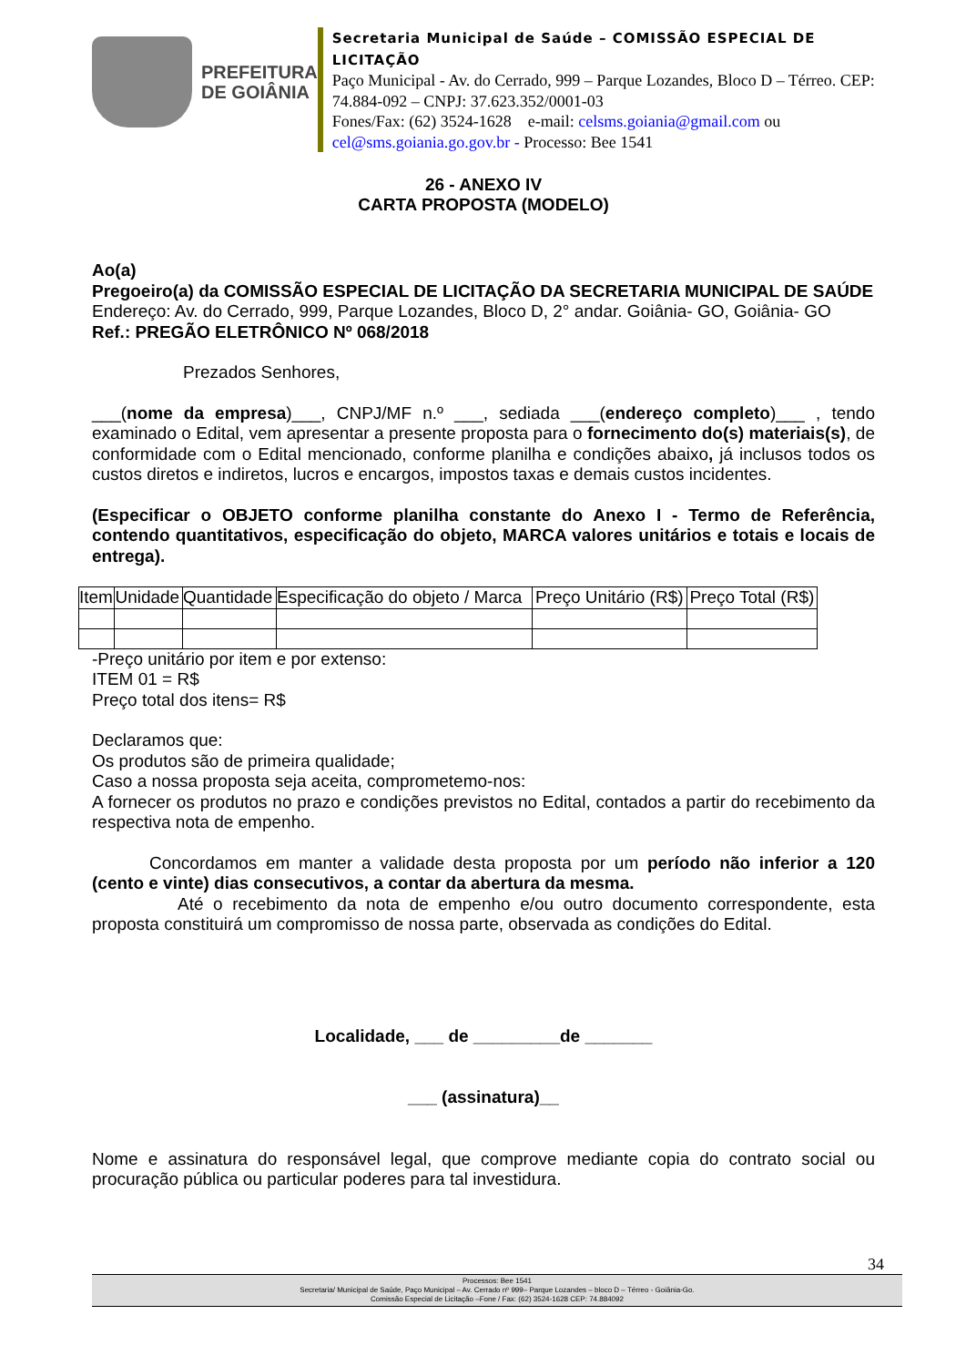PREFEITURA
DE GOIÂNIA
Secretaria Municipal de Saúde – COMISSÃO ESPECIAL DE LICITAÇÃO
Paço Municipal - Av. do Cerrado, 999 – Parque Lozandes, Bloco D – Térreo. CEP: 74.884-092 – CNPJ: 37.623.352/0001-03
Fones/Fax: (62) 3524-1628 e-mail: celsms.goiania@gmail.com ou cel@sms.goiania.go.gov.br - Processo: Bee 1541
26 - ANEXO IV
CARTA PROPOSTA (MODELO)
Ao(a)
Pregoeiro(a) da COMISSÃO ESPECIAL DE LICITAÇÃO DA SECRETARIA MUNICIPAL DE SAÚDE
Endereço: Av. do Cerrado, 999, Parque Lozandes, Bloco D, 2° andar. Goiânia- GO, Goiânia- GO
Ref.: PREGÃO ELETRÔNICO Nº 068/2018
Prezados Senhores,
___(nome da empresa)___, CNPJ/MF n.º ___, sediada ___(endereço completo)___ , tendo examinado o Edital, vem apresentar a presente proposta para o fornecimento do(s) materiais(s), de conformidade com o Edital mencionado, conforme planilha e condições abaixo, já inclusos todos os custos diretos e indiretos, lucros e encargos, impostos taxas e demais custos incidentes.
(Especificar o OBJETO conforme planilha constante do Anexo I - Termo de Referência, contendo quantitativos, especificação do objeto, MARCA valores unitários e totais e locais de entrega).
| Item | Unidade | Quantidade | Especificação do objeto / Marca | Preço Unitário (R$) | Preço Total (R$) |
| --- | --- | --- | --- | --- | --- |
-Preço unitário por item e por extenso:
ITEM 01 = R$
Preço total dos itens= R$
Declaramos que:
Os produtos são de primeira qualidade;
Caso a nossa proposta seja aceita, comprometemo-nos:
A fornecer os produtos no prazo e condições previstos no Edital, contados a partir do recebimento da respectiva nota de empenho.
Concordamos em manter a validade desta proposta por um período não inferior a 120 (cento e vinte) dias consecutivos, a contar da abertura da mesma.
Até o recebimento da nota de empenho e/ou outro documento correspondente, esta proposta constituirá um compromisso de nossa parte, observada as condições do Edital.
Localidade, ___ de _________de _______
___ (assinatura)__
Nome e assinatura do responsável legal, que comprove mediante copia do contrato social ou procuração pública ou particular poderes para tal investidura.
34
Processos: Bee 1541
Secretaria/ Municipal de Saúde, Paço Municipal – Av. Cerrado nº 999– Parque Lozandes – bloco D – Térreo - Goiânia-Go.
Comissão Especial de Licitação –Fone / Fax: (62) 3524-1628 CEP: 74.884092